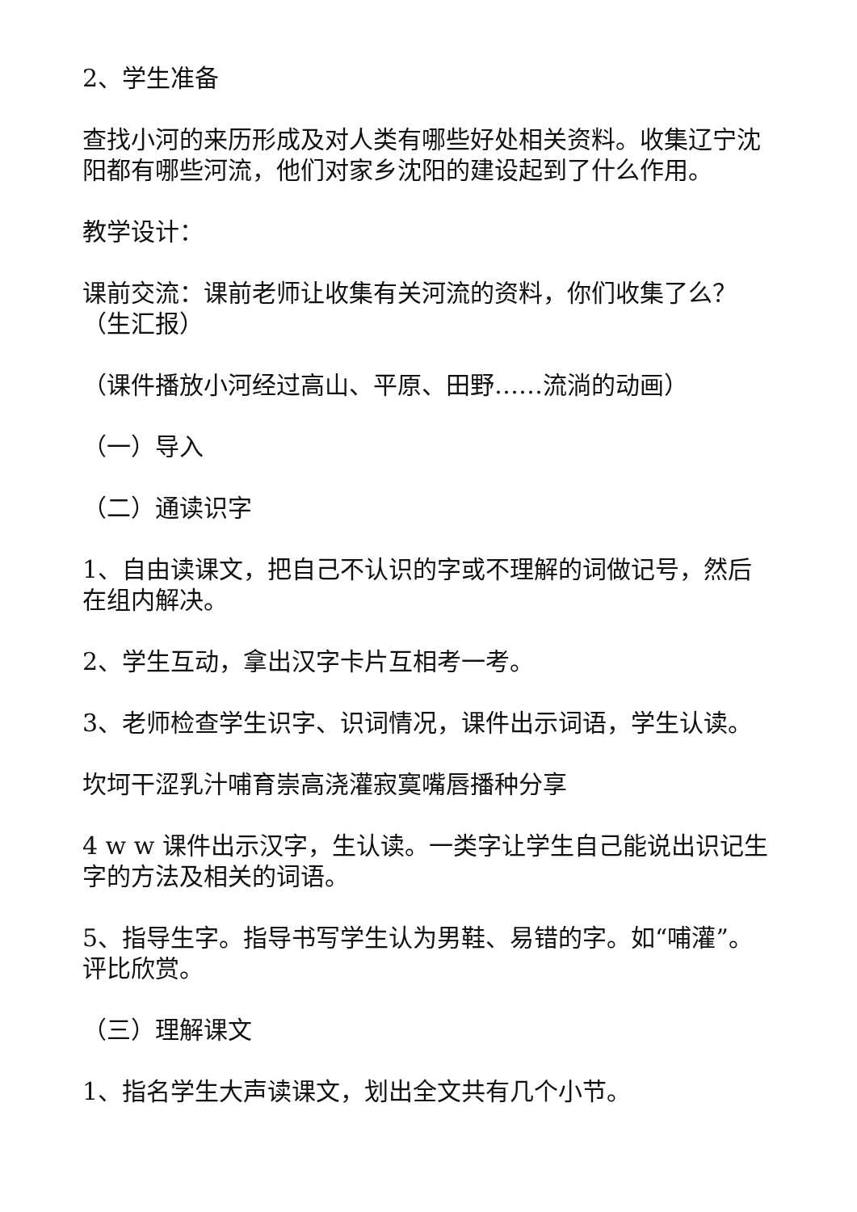2、学生准备
查找小河的来历形成及对人类有哪些好处相关资料。收集辽宁沈阳都有哪些河流，他们对家乡沈阳的建设起到了什么作用。
教学设计：
课前交流：课前老师让收集有关河流的资料，你们收集了么？（生汇报）
（课件播放小河经过高山、平原、田野……流淌的动画）
（一）导入
（二）通读识字
1、自由读课文，把自己不认识的字或不理解的词做记号，然后在组内解决。
2、学生互动，拿出汉字卡片互相考一考。
3、老师检查学生识字、识词情况，课件出示词语，学生认读。
坎坷干涩乳汁哺育崇高浇灌寂寞嘴唇播种分享
4 w w 课件出示汉字，生认读。一类字让学生自己能说出识记生字的方法及相关的词语。
5、指导生字。指导书写学生认为男鞋、易错的字。如“哺灌”。评比欣赏。
（三）理解课文
1、指名学生大声读课文，划出全文共有几个小节。